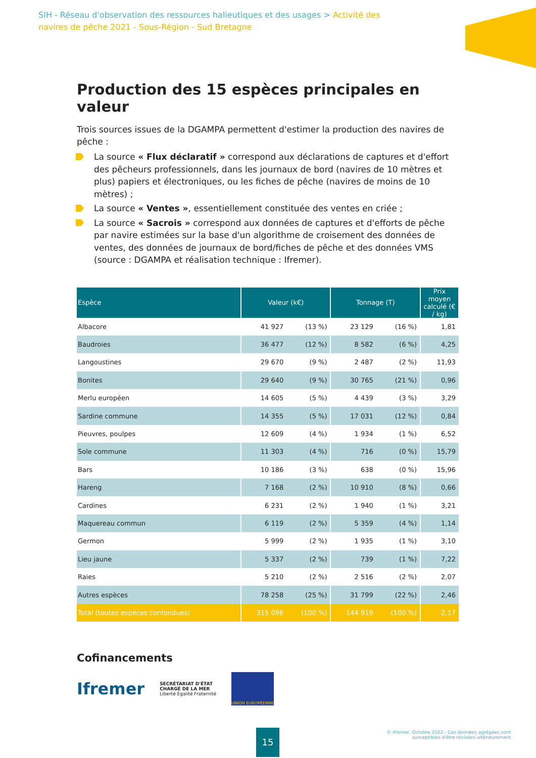SIH - Réseau d'observation des ressources halieutiques et des usages > Activité des navires de pêche 2021 - Sous-Région - Sud Bretagne
Production des 15 espèces principales en valeur
Trois sources issues de la DGAMPA permettent d'estimer la production des navires de pêche :
La source « Flux déclaratif » correspond aux déclarations de captures et d'effort des pêcheurs professionnels, dans les journaux de bord (navires de 10 mètres et plus) papiers et électroniques, ou les fiches de pêche (navires de moins de 10 mètres) ;
La source « Ventes », essentiellement constituée des ventes en criée ;
La source « Sacrois » correspond aux données de captures et d'efforts de pêche par navire estimées sur la base d'un algorithme de croisement des données de ventes, des données de journaux de bord/fiches de pêche et des données VMS (source : DGAMPA et réalisation technique : Ifremer).
| Espèce | Valeur (k€) | | Tonnage (T) | | Prix moyen calculé (€ / kg) |
| --- | --- | --- | --- | --- | --- |
| Albacore | 41 927 | (13 %) | 23 129 | (16 %) | 1,81 |
| Baudroies | 36 477 | (12 %) | 8 582 | (6 %) | 4,25 |
| Langoustines | 29 670 | (9 %) | 2 487 | (2 %) | 11,93 |
| Bonites | 29 640 | (9 %) | 30 765 | (21 %) | 0,96 |
| Merlu européen | 14 605 | (5 %) | 4 439 | (3 %) | 3,29 |
| Sardine commune | 14 355 | (5 %) | 17 031 | (12 %) | 0,84 |
| Pieuvres, poulpes | 12 609 | (4 %) | 1 934 | (1 %) | 6,52 |
| Sole commune | 11 303 | (4 %) | 716 | (0 %) | 15,79 |
| Bars | 10 186 | (3 %) | 638 | (0 %) | 15,96 |
| Hareng | 7 168 | (2 %) | 10 910 | (8 %) | 0,66 |
| Cardines | 6 231 | (2 %) | 1 940 | (1 %) | 3,21 |
| Maquereau commun | 6 119 | (2 %) | 5 359 | (4 %) | 1,14 |
| Germon | 5 999 | (2 %) | 1 935 | (1 %) | 3,10 |
| Lieu jaune | 5 337 | (2 %) | 739 | (1 %) | 7,22 |
| Raies | 5 210 | (2 %) | 2 516 | (2 %) | 2,07 |
| Autres espèces | 78 258 | (25 %) | 31 799 | (22 %) | 2,46 |
| Total (toutes espèces confondues) | 315 096 | (100 %) | 144 919 | (100 %) | 2,17 |
Cofinancements
Ifremer
SECRÉTARIAT D'ÉTAT
CHARGÉ DE LA MER
Liberté Égalité Fraternité
UNION EUROPÉENNE
15
© Ifremer, Octobre 2022 - Ces données agrégées sont
susceptibles d'être révisées ultérieurement